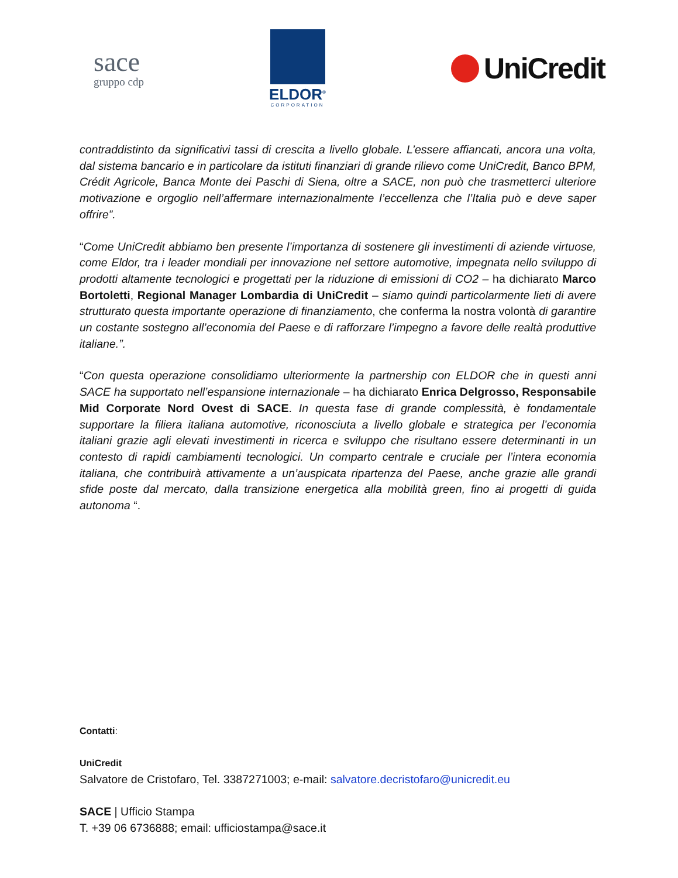sace
gruppo cdp
ELDOR<sup>®</sup>
CORPORATION
UniCredit
contraddistinto da significativi tassi di crescita a livello globale. L’essere affiancati, ancora una volta, dal sistema bancario e in particolare da istituti finanziari di grande rilievo come UniCredit, Banco BPM, Crédit Agricole, Banca Monte dei Paschi di Siena, oltre a SACE, non può che trasmetterci ulteriore motivazione e orgoglio nell’affermare internazionalmente l’eccellenza che l’Italia può e deve saper offrire”.
“Come UniCredit abbiamo ben presente l’importanza di sostenere gli investimenti di aziende virtuose, come Eldor, tra i leader mondiali per innovazione nel settore automotive, impegnata nello sviluppo di prodotti altamente tecnologici e progettati per la riduzione di emissioni di CO2 – ha dichiarato Marco Bortoletti, Regional Manager Lombardia di UniCredit – siamo quindi particolarmente lieti di avere strutturato questa importante operazione di finanziamento, che conferma la nostra volontà di garantire un costante sostegno all’economia del Paese e di rafforzare l’impegno a favore delle realtà produttive italiane.”.
“Con questa operazione consolidiamo ulteriormente la partnership con ELDOR che in questi anni SACE ha supportato nell’espansione internazionale – ha dichiarato Enrica Delgrosso, Responsabile Mid Corporate Nord Ovest di SACE. In questa fase di grande complessità, è fondamentale supportare la filiera italiana automotive, riconosciuta a livello globale e strategica per l’economia italiani grazie agli elevati investimenti in ricerca e sviluppo che risultano essere determinanti in un contesto di rapidi cambiamenti tecnologici. Un comparto centrale e cruciale per l’intera economia italiana, che contribuirà attivamente a un’auspicata ripartenza del Paese, anche grazie alle grandi sfide poste dal mercato, dalla transizione energetica alla mobilità green, fino ai progetti di guida autonoma “.
Contatti:
UniCredit
Salvatore de Cristofaro, Tel. 3387271003; e-mail: salvatore.decristofaro@unicredit.eu
SACE | Ufficio Stampa
T. +39 06 6736888; email: ufficiostampa@sace.it